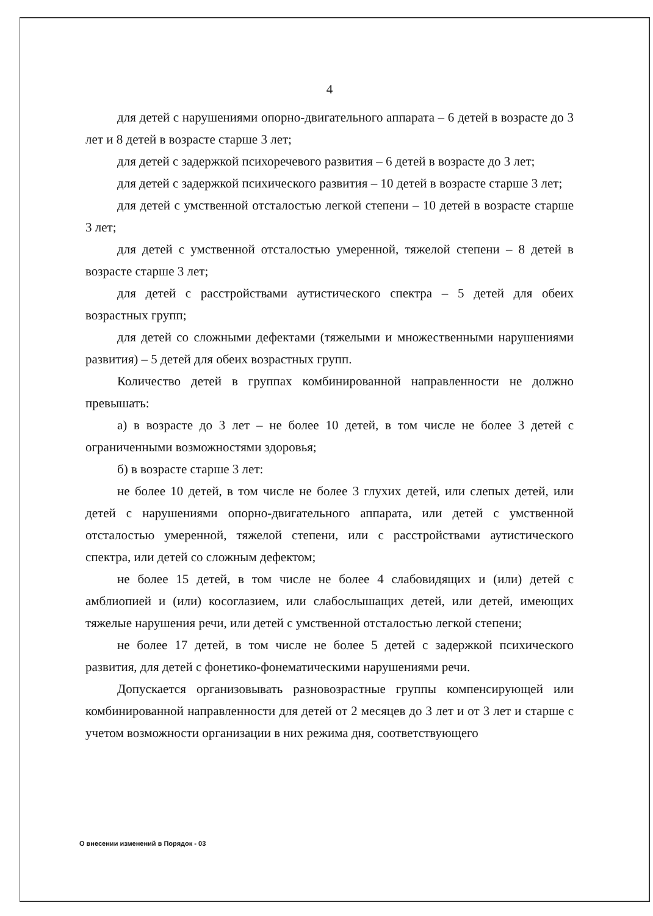4
для детей с нарушениями опорно-двигательного аппарата – 6 детей в возрасте до 3 лет и 8 детей в возрасте старше 3 лет;
для детей с задержкой психоречевого развития – 6 детей в возрасте до 3 лет;
для детей с задержкой психического развития – 10 детей в возрасте старше 3 лет;
для детей с умственной отсталостью легкой степени – 10 детей в возрасте старше 3 лет;
для детей с умственной отсталостью умеренной, тяжелой степени – 8 детей в возрасте старше 3 лет;
для детей с расстройствами аутистического спектра – 5 детей для обеих возрастных групп;
для детей со сложными дефектами (тяжелыми и множественными нарушениями развития) – 5 детей для обеих возрастных групп.
Количество детей в группах комбинированной направленности не должно превышать:
а) в возрасте до 3 лет – не более 10 детей, в том числе не более 3 детей с ограниченными возможностями здоровья;
б) в возрасте старше 3 лет:
не более 10 детей, в том числе не более 3 глухих детей, или слепых детей, или детей с нарушениями опорно-двигательного аппарата, или детей с умственной отсталостью умеренной, тяжелой степени, или с расстройствами аутистического спектра, или детей со сложным дефектом;
не более 15 детей, в том числе не более 4 слабовидящих и (или) детей с амблиопией и (или) косоглазием, или слабослышащих детей, или детей, имеющих тяжелые нарушения речи, или детей с умственной отсталостью легкой степени;
не более 17 детей, в том числе не более 5 детей с задержкой психического развития, для детей с фонетико-фонематическими нарушениями речи.
Допускается организовывать разновозрастные группы компенсирующей или комбинированной направленности для детей от 2 месяцев до 3 лет и от 3 лет и старше с учетом возможности организации в них режима дня, соответствующего
О внесении изменений в Порядок - 03